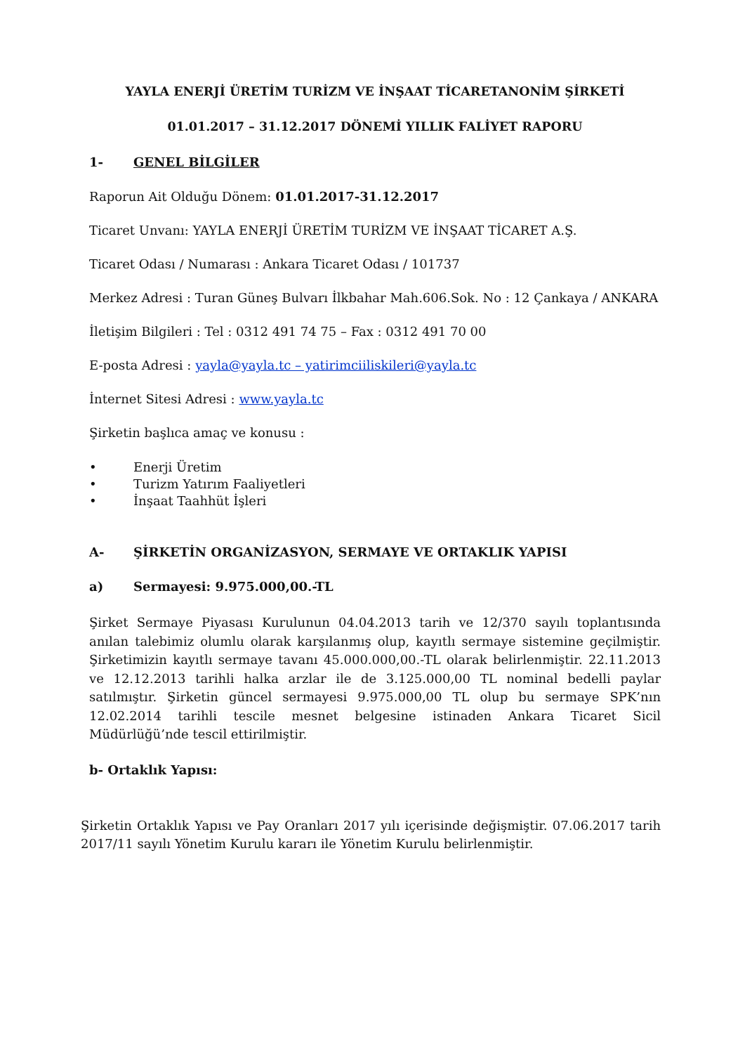YAYLA ENERJİ ÜRETİM TURİZM VE İNŞAAT TİCARETANONİM ŞİRKETİ
01.01.2017 – 31.12.2017 DÖNEMİ YILLIK FALİYET RAPORU
1- GENEL BİLGİLER
Raporun Ait Olduğu Dönem: 01.01.2017-31.12.2017
Ticaret Unvanı: YAYLA ENERJİ ÜRETİM TURİZM VE İNŞAAT TİCARET A.Ş.
Ticaret Odası / Numarası : Ankara Ticaret Odası / 101737
Merkez Adresi : Turan Güneş Bulvarı İlkbahar Mah.606.Sok. No : 12 Çankaya / ANKARA
İletişim Bilgileri : Tel : 0312 491 74 75 – Fax : 0312 491 70 00
E-posta Adresi : yayla@yayla.tc – yatirimciiliskileri@yayla.tc
İnternet Sitesi Adresi : www.yayla.tc
Şirketin başlıca amaç ve konusu :
• Enerji Üretim
• Turizm Yatırım Faaliyetleri
• İnşaat Taahhüt İşleri
A- ŞİRKETİN ORGANİZASYON, SERMAYE VE ORTAKLIK YAPISI
a) Sermayesi: 9.975.000,00.-TL
Şirket Sermaye Piyasası Kurulunun 04.04.2013 tarih ve 12/370 sayılı toplantısında anılan talebimiz olumlu olarak karşılanmış olup, kayıtlı sermaye sistemine geçilmiştir. Şirketimizin kayıtlı sermaye tavanı 45.000.000,00.-TL olarak belirlenmiştir. 22.11.2013 ve 12.12.2013 tarihli halka arzlar ile de 3.125.000,00 TL nominal bedelli paylar satılmıştır. Şirketin güncel sermayesi 9.975.000,00 TL olup bu sermaye SPK’nın 12.02.2014 tarihli tescile mesnet belgesine istinaden Ankara Ticaret Sicil Müdürlüğü’nde tescil ettirilmiştir.
b- Ortaklık Yapısı:
Şirketin Ortaklık Yapısı ve Pay Oranları 2017 yılı içerisinde değişmiştir. 07.06.2017 tarih 2017/11 sayılı Yönetim Kurulu kararı ile Yönetim Kurulu belirlenmiştir.